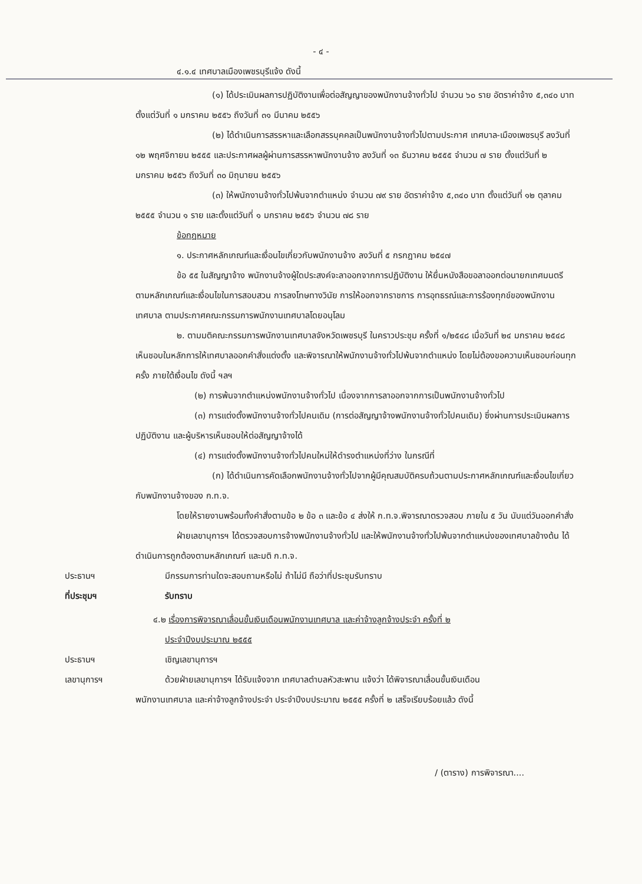- ๔ -
๔.๑.๔ เทศบาลเมืองเพชรบุรีแจ้ง ดังนี้
(๑) ได้ประเมินผลการปฏิบัติงานเพื่อต่อสัญญาของพนักงานจ้างทั่วไป จำนวน ๖๐ ราย อัตราค่าจ้าง ๕,๓๔๐ บาท ตั้งแต่วันที่ ๑ มกราคม ๒๕๕๖ ถึงวันที่ ๓๑ มีนาคม ๒๕๕๖
(๒) ได้ดำเนินการสรรหาและเลือกสรรบุคคลเป็นพนักงานจ้างทั่วไปตามประกาศ เทศบาล-เมืองเพชรบุรี ลงวันที่ ๑๒ พฤศจิกายน ๒๕๕๕ และประกาศผลผู้ผ่านการสรรหาพนักงานจ้าง ลงวันที่ ๑๓ ธันวาคม ๒๕๕๕ จำนวน ๗ ราย ตั้งแต่วันที่ ๒ มกราคม ๒๕๕๖ ถึงวันที่ ๓๐ มิถุนายน ๒๕๕๖
(๓) ให้พนักงานจ้างทั่วไปพ้นจากตำแหน่ง จำนวน ๗๙ ราย อัตราค่าจ้าง ๕,๓๔๐ บาท ตั้งแต่วันที่ ๑๒ ตุลาคม ๒๕๕๕ จำนวน ๑ ราย และตั้งแต่วันที่ ๑ มกราคม ๒๕๕๖ จำนวน ๗๘ ราย
ข้อกฎหมาย
๑. ประกาศหลักเกณฑ์และเงื่อนไขเกี่ยวกับพนักงานจ้าง ลงวันที่ ๕ กรกฎาคม ๒๕๔๗
ข้อ ๕๕ ในสัญญาจ้าง พนักงานจ้างผู้ใดประสงค์จะลาออกจากการปฏิบัติงาน ให้ยื่นหนังสือขอลาออกต่อนายกเทศมนตรี ตามหลักเกณฑ์และเงื่อนไขในการสอบสวน การลงโทษทางวินัย การให้ออกจากราชการ การอุทธรณ์และการร้องทุกข์ของพนักงานเทศบาล ตามประกาศคณะกรรมการพนักงานเทศบาลโดยอนุโลม
๒. ตามมติคณะกรรมการพนักงานเทศบาลจังหวัดเพชรบุรี ในคราวประชุม ครั้งที่ ๑/๒๕๔๘ เมื่อวันที่ ๒๔ มกราคม ๒๕๔๘ เห็นชอบในหลักการให้เทศบาลออกคำสั่งแต่งตั้ง และพิจารณาให้พนักงานจ้างทั่วไปพ้นจากตำแหน่ง โดยไม่ต้องขอความเห็นชอบก่อนทุกครั้ง ภายใต้เงื่อนไข ดังนี้ ฯลฯ
(๒) การพ้นจากตำแหน่งพนักงานจ้างทั่วไป เนื่องจากการลาออกจากการเป็นพนักงานจ้างทั่วไป
(๓) การแต่งตั้งพนักงานจ้างทั่วไปคนเดิม (การต่อสัญญาจ้างพนักงานจ้างทั่วไปคนเดิม) ซึ่งผ่านการประเมินผลการปฏิบัติงาน และผู้บริหารเห็นชอบให้ต่อสัญญาจ้างได้
(๔) การแต่งตั้งพนักงานจ้างทั่วไปคนใหม่ให้ดำรงตำแหน่งที่ว่าง ในกรณีที่
(ก) ได้ดำเนินการคัดเลือกพนักงานจ้างทั่วไปจากผู้มีคุณสมบัติครบถ้วนตามประกาศหลักเกณฑ์และเงื่อนไขเกี่ยวกับพนักงานจ้างของ ก.ท.จ.
โดยให้รายงานพร้อมทั้งคำสั่งตามข้อ ๒ ข้อ ๓ และข้อ ๔ ส่งให้ ก.ท.จ.พิจารณาตรวจสอบ ภายใน ๕ วัน นับแต่วันออกคำสั่ง
ฝ่ายเลขานุการฯ ได้ตรวจสอบการจ้างพนักงานจ้างทั่วไป และให้พนักงานจ้างทั่วไปพ้นจากตำแหน่งของเทศบาลข้างต้น ได้ดำเนินการถูกต้องตามหลักเกณฑ์ และมติ ก.ท.จ.
ประธานฯ มีกรรมการท่านใดจะสอบถามหรือไม่ ถ้าไม่มี ถือว่าที่ประชุมรับทราบ
ที่ประชุมฯ รับทราบ
๔.๒ เรื่องการพิจารณาเลื่อนขั้นเงินเดือนพนักงานเทศบาล และค่าจ้างลูกจ้างประจำ ครั้งที่ ๒
ประจำปีงบประมาณ ๒๕๕๕
ประธานฯ เชิญเลขานุการฯ
เลขานุการฯ ด้วยฝ่ายเลขานุการฯ ได้รับแจ้งจาก เทศบาลตำบลหัวสะพาน แจ้งว่า ได้พิจารณาเลื่อนขั้นเงินเดือน
พนักงานเทศบาล และค่าจ้างลูกจ้างประจำ ประจำปีงบประมาณ ๒๕๕๕ ครั้งที่ ๒ เสร็จเรียบร้อยแล้ว ดังนี้
/ (ตาราง) การพิจารณา....